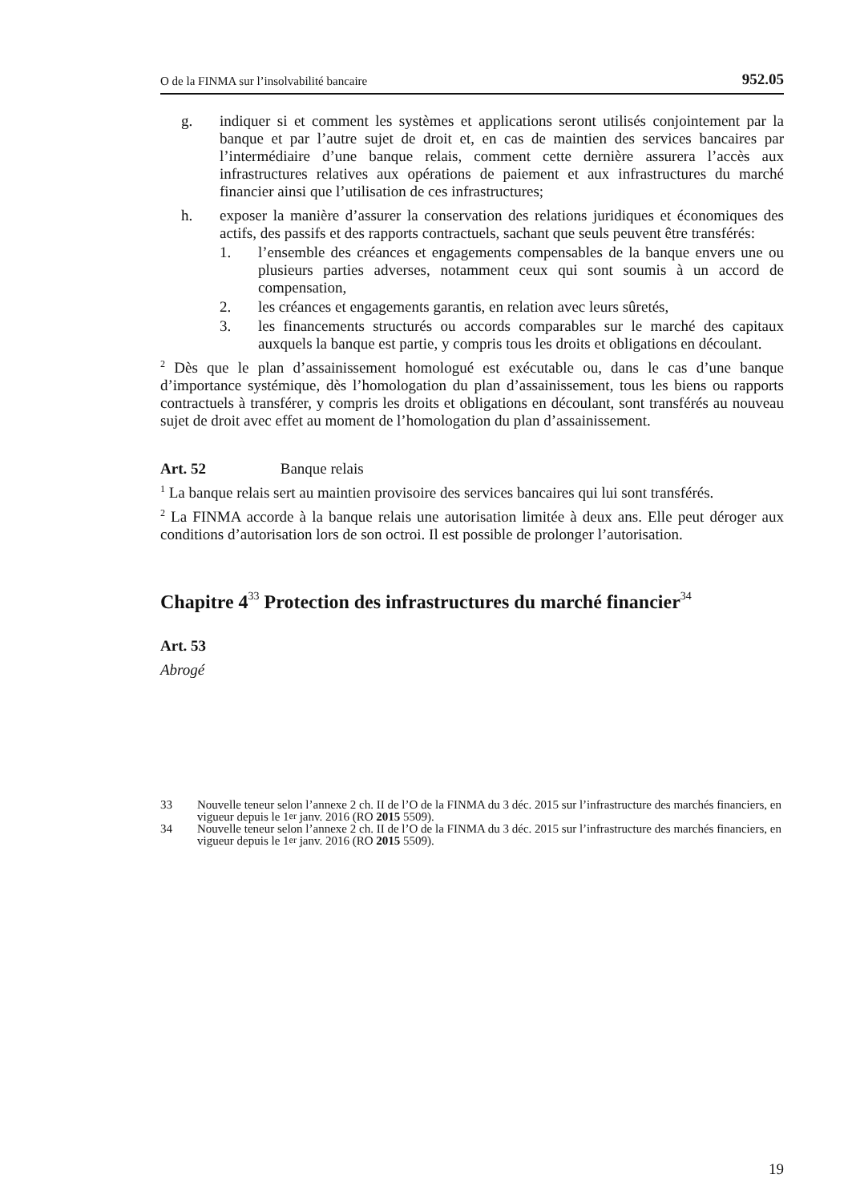O de la FINMA sur l’insolvabilité bancaire 952.05
g. indiquer si et comment les systèmes et applications seront utilisés conjointement par la banque et par l’autre sujet de droit et, en cas de maintien des services bancaires par l’intermédiaire d’une banque relais, comment cette dernière assurera l’accès aux infrastructures relatives aux opérations de paiement et aux infrastructures du marché financier ainsi que l’utilisation de ces infrastructures;
h. exposer la manière d’assurer la conservation des relations juridiques et économiques des actifs, des passifs et des rapports contractuels, sachant que seuls peuvent être transférés:
1. l’ensemble des créances et engagements compensables de la banque envers une ou plusieurs parties adverses, notamment ceux qui sont soumis à un accord de compensation,
2. les créances et engagements garantis, en relation avec leurs sûretés,
3. les financements structurés ou accords comparables sur le marché des capitaux auxquels la banque est partie, y compris tous les droits et obligations en découlant.
<sup>2</sup> Dès que le plan d’assainissement homologué est exécutable ou, dans le cas d’une banque d’importance systémique, dès l’homologation du plan d’assainissement, tous les biens ou rapports contractuels à transférer, y compris les droits et obligations en découlant, sont transférés au nouveau sujet de droit avec effet au moment de l’homologation du plan d’assainissement.
Art. 52 Banque relais
<sup>1</sup> La banque relais sert au maintien provisoire des services bancaires qui lui sont transférés.
<sup>2</sup> La FINMA accorde à la banque relais une autorisation limitée à deux ans. Elle peut déroger aux conditions d’autorisation lors de son octroi. Il est possible de prolonger l’autorisation.
Chapitre 4<sup>33</sup> Protection des infrastructures du marché financier<sup>34</sup>
Art. 53
Abrogé
33 Nouvelle teneur selon l’annexe 2 ch. II de l’O de la FINMA du 3 déc. 2015 sur l’infrastructure des marchés financiers, en vigueur depuis le 1<sup>er</sup> janv. 2016 (RO 2015 5509).
34 Nouvelle teneur selon l’annexe 2 ch. II de l’O de la FINMA du 3 déc. 2015 sur l’infrastructure des marchés financiers, en vigueur depuis le 1<sup>er</sup> janv. 2016 (RO 2015 5509).
19